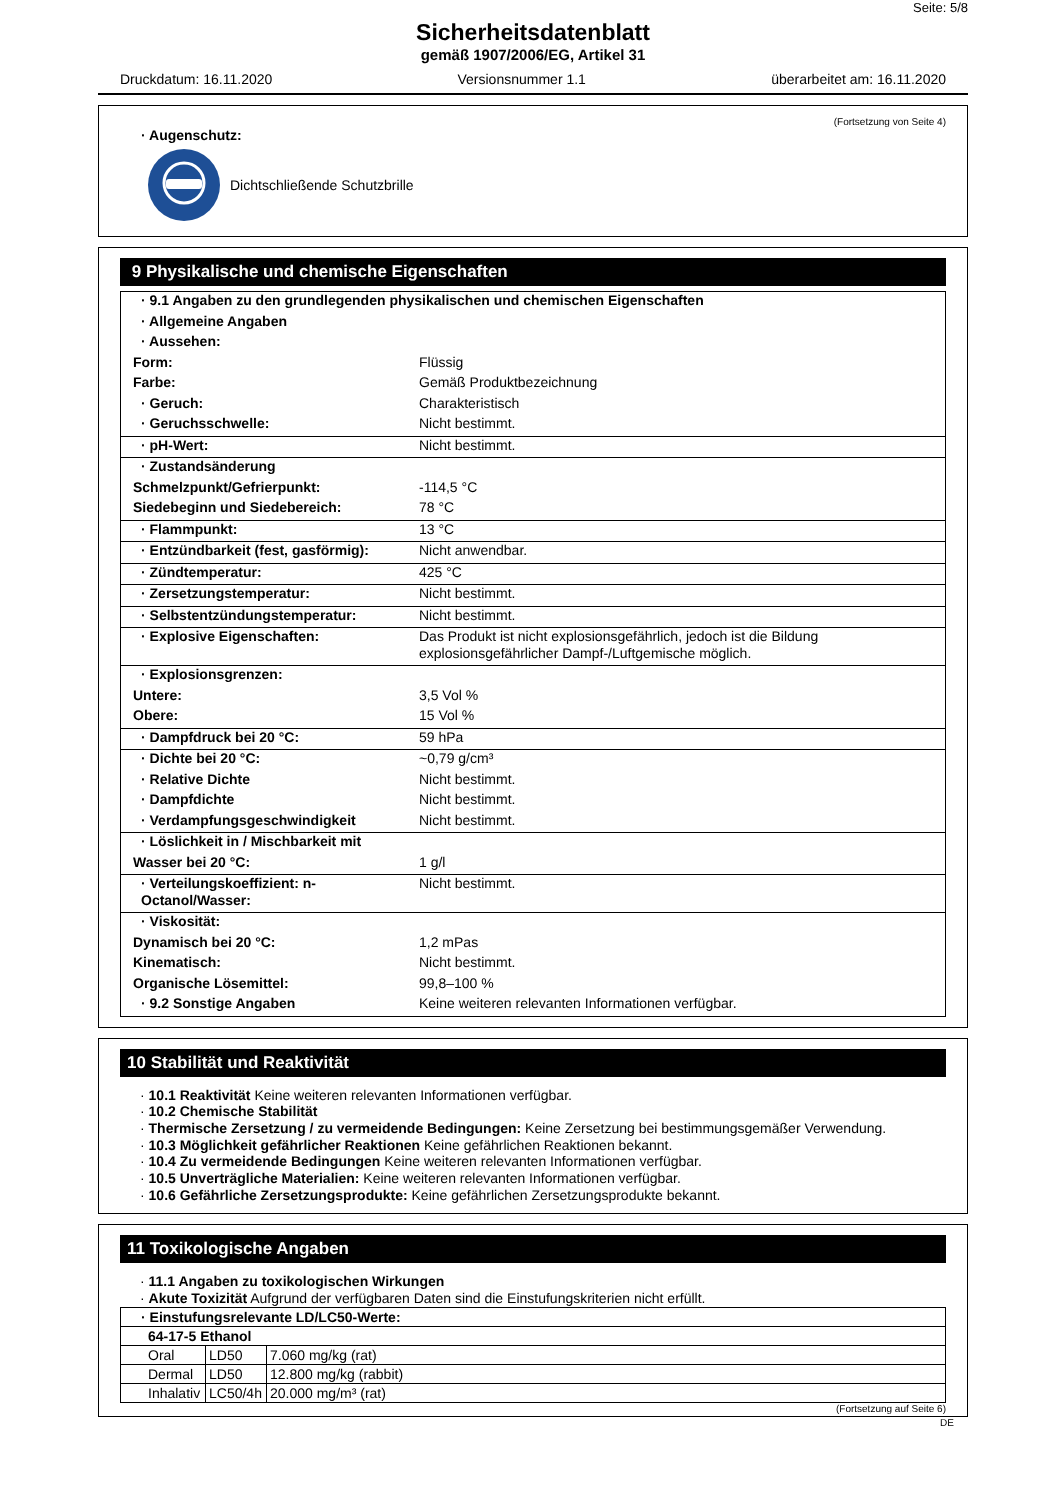Seite: 5/8
Sicherheitsdatenblatt
gemäß 1907/2006/EG, Artikel 31
Druckdatum: 16.11.2020 Versionsnummer 1.1 überarbeitet am: 16.11.2020
(Fortsetzung von Seite 4)
· Augenschutz:
Dichtschließende Schutzbrille
9 Physikalische und chemische Eigenschaften
| · 9.1 Angaben zu den grundlegenden physikalischen und chemischen Eigenschaften | |
| · Allgemeine Angaben | |
| · Aussehen: | |
| Form: | Flüssig |
| Farbe: | Gemäß Produktbezeichnung |
| · Geruch: | Charakteristisch |
| · Geruchsschwelle: | Nicht bestimmt. |
| · pH-Wert: | Nicht bestimmt. |
| · Zustandsänderung | |
| Schmelzpunkt/Gefrierpunkt: | -114,5 °C |
| Siedebeginn und Siedebereich: | 78 °C |
| · Flammpunkt: | 13 °C |
| · Entzündbarkeit (fest, gasförmig): | Nicht anwendbar. |
| · Zündtemperatur: | 425 °C |
| · Zersetzungstemperatur: | Nicht bestimmt. |
| · Selbstentzündungstemperatur: | Nicht bestimmt. |
| · Explosive Eigenschaften: | Das Produkt ist nicht explosionsgefährlich, jedoch ist die Bildung explosionsgefährlicher Dampf-/Luftgemische möglich. |
| · Explosionsgrenzen: | |
| Untere: | 3,5 Vol % |
| Obere: | 15 Vol % |
| · Dampfdruck bei 20 °C: | 59 hPa |
| · Dichte bei 20 °C: | ~0,79 g/cm³ |
| · Relative Dichte | Nicht bestimmt. |
| · Dampfdichte | Nicht bestimmt. |
| · Verdampfungsgeschwindigkeit | Nicht bestimmt. |
| · Löslichkeit in / Mischbarkeit mit | |
| Wasser bei 20 °C: | 1 g/l |
| · Verteilungskoeffizient: n-Octanol/Wasser: | Nicht bestimmt. |
| · Viskosität: | |
| Dynamisch bei 20 °C: | 1,2 mPas |
| Kinematisch: | Nicht bestimmt. |
| Organische Lösemittel: | 99,8–100 % |
| · 9.2 Sonstige Angaben | Keine weiteren relevanten Informationen verfügbar. |
10 Stabilität und Reaktivität
· 10.1 Reaktivität Keine weiteren relevanten Informationen verfügbar.
· 10.2 Chemische Stabilität
· Thermische Zersetzung / zu vermeidende Bedingungen: Keine Zersetzung bei bestimmungsgemäßer Verwendung.
· 10.3 Möglichkeit gefährlicher Reaktionen Keine gefährlichen Reaktionen bekannt.
· 10.4 Zu vermeidende Bedingungen Keine weiteren relevanten Informationen verfügbar.
· 10.5 Unverträgliche Materialien: Keine weiteren relevanten Informationen verfügbar.
· 10.6 Gefährliche Zersetzungsprodukte: Keine gefährlichen Zersetzungsprodukte bekannt.
11 Toxikologische Angaben
· 11.1 Angaben zu toxikologischen Wirkungen
· Akute Toxizität Aufgrund der verfügbaren Daten sind die Einstufungskriterien nicht erfüllt.
| · Einstufungsrelevante LD/LC50-Werte: | | |
| --- | --- | --- |
| 64-17-5 Ethanol | | |
| Oral | LD50 | 7.060 mg/kg (rat) |
| Dermal | LD50 | 12.800 mg/kg (rabbit) |
| Inhalativ | LC50/4h | 20.000 mg/m³ (rat) |
(Fortsetzung auf Seite 6)
DE